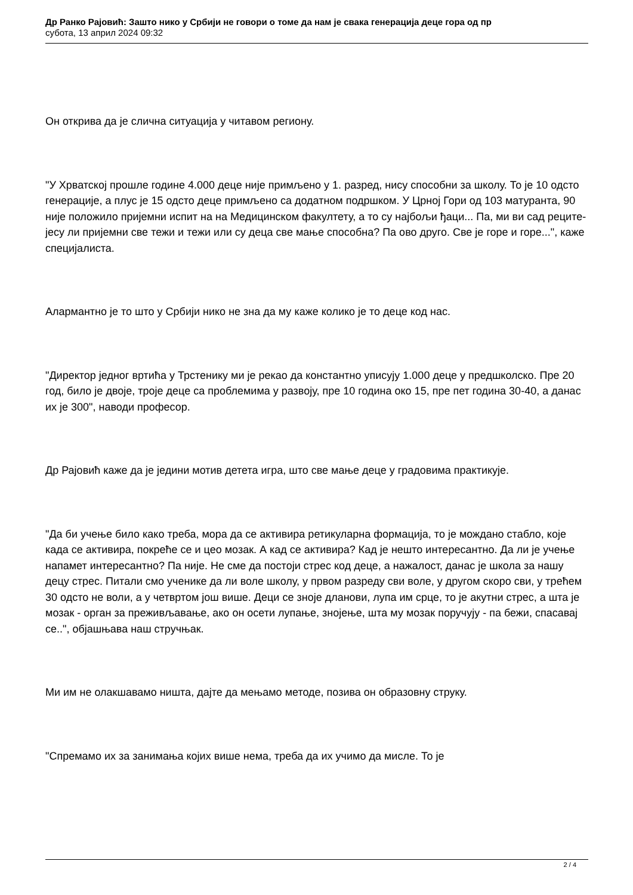Др Ранко Рајовић: Зашто нико у Србији не говори о томе да нам је свака генерација деце гора од пр
субота, 13 април 2024 09:32
Он открива да је слична ситуација у читавом региону.
"У Хрватској прошле године 4.000 деце није примљено у 1. разред, нису способни за школу. То је 10 одсто генерације, а плус је 15 одсто деце примљено са додатном подршком. У Црној Гори од 103 матуранта, 90 није положило пријемни испит на на Медицинском факултету, а то су најбољи ђаци... Па, ми ви сад реците- јесу ли пријемни све тежи и тежи или су деца све мање способна? Па ово друго. Све је горе и горе...", каже специјалиста.
Алармантно је то што у Србији нико не зна да му каже колико је то деце код нас.
"Директор једног вртића у Трстенику ми је рекао да константно уписују 1.000 деце у предшколско. Пре 20 год, било је двоје, троје деце са проблемима у развоју, пре 10 година око 15, пре пет година 30-40, а данас их је 300", наводи професор.
Др Рајовић каже да је једини мотив детета игра, што све мање деце у градовима практикује.
"Да би учење било како треба, мора да се активира ретикуларна формација, то је мождано стабло, које када се активира, покреће се и цео мозак. А кад се активира? Кад је нешто интересантно. Да ли је учење напамет интересантно? Па није. Не сме да постоји стрес код деце, а нажалост, данас је школа за нашу децу стрес. Питали смо ученике да ли воле школу, у првом разреду сви воле, у другом скоро сви, у трећем 30 одсто не воли, а у четвртом још више. Деци се зноје дланови, лупа им срце, то је акутни стрес, а шта је мозак - орган за преживљавање, ако он осети лупање, знојење, шта му мозак поручују - па бежи, спасавај се..", објашњава наш стручњак.
Ми им не олакшавамо ништа, дајте да мењамо методе, позива он образовну струку.
"Спремамо их за занимања којих више нема, треба да их учимо да мисле. То је
2 / 4